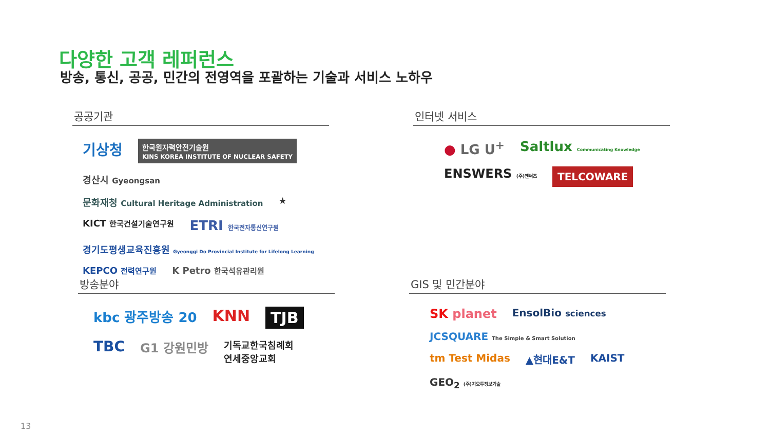다양한 고객 레퍼런스
방송, 통신, 공공, 민간의 전영역을 포괄하는 기술과 서비스 노하우
공공기관
기상청 한국원자력안전기술원
KINS KOREA INSTITUTE OF NUCLEAR SAFETY 경산시 Gyeongsan 문화재청 Cultural Heritage Administration ★ KICT 한국건설기술연구원 ETRI 한국전자통신연구원 경기도평생교육진흥원 Gyeonggi Do Provincial Institute for Lifelong Learning KEPCO 전력연구원 K Petro 한국석유관리원
인터넷 서비스
● LG U<sup>+</sup> Saltlux Communicating Knowledge ENSWERS (주)엔써즈 TELCOWARE
방송분야
kbc 광주방송 20 KNN TJB TBC G1 강원민방 기독교한국침례회
연세중앙교회
GIS 및 민간분야
SK planet EnsolBio sciences JCSQUARE The Simple & Smart Solution tm Test Midas ▲현대E&T KAIST GEO<sub>2</sub> (주)지오투정보기술
13